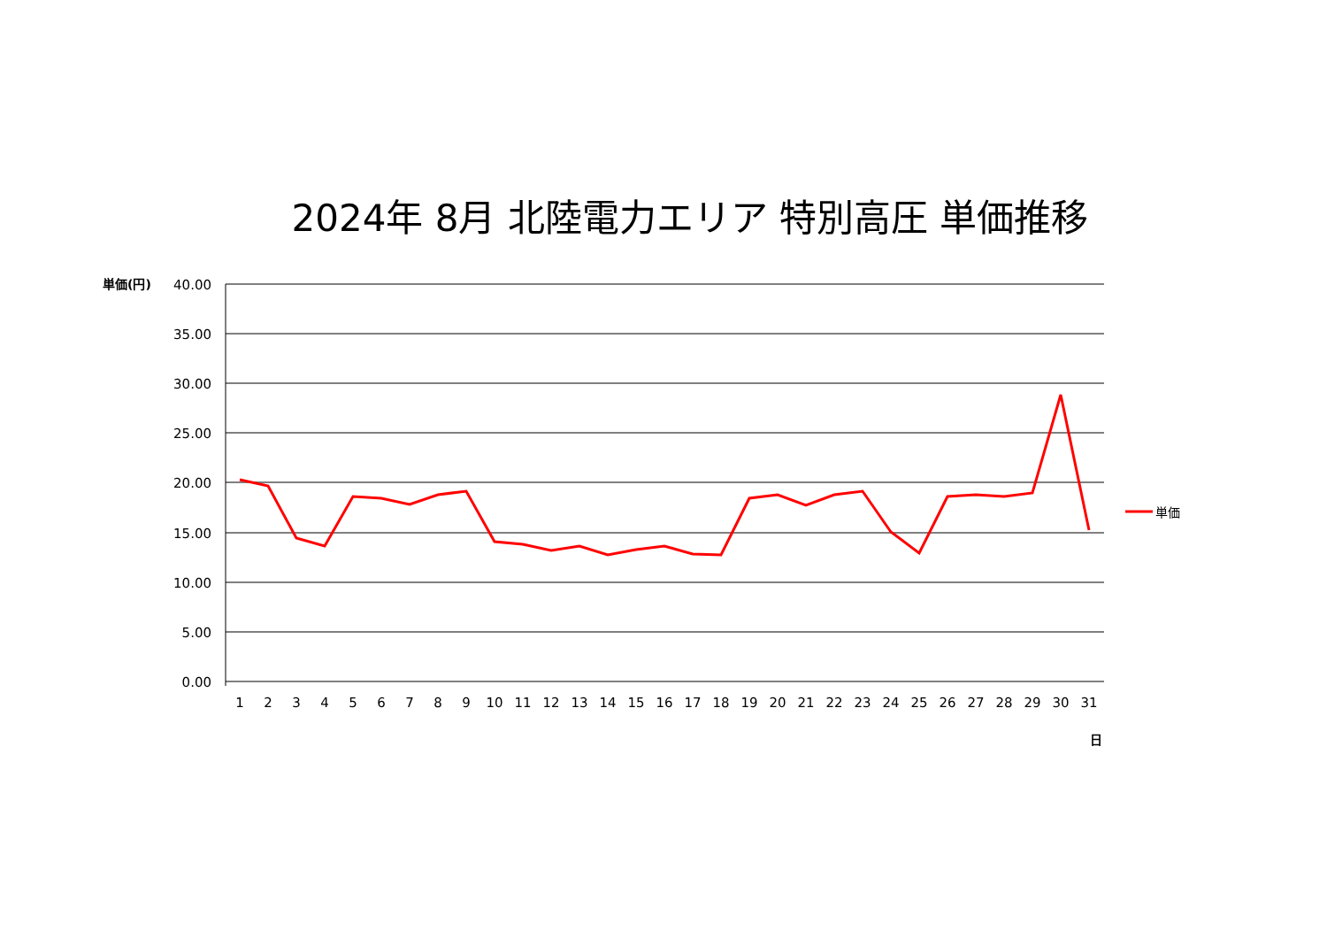2024年 8月 北陸電力エリア 特別高圧 単価推移
単価(円)
40.00
35.00
30.00
25.00
20.00
15.00
10.00
5.00
0.00
1
2
3
4
5
6
7
8
9
10
11
12
13
14
15
16
17
18
19
20
21
22
23
24
25
26
27
28
29
30
31
日
単価